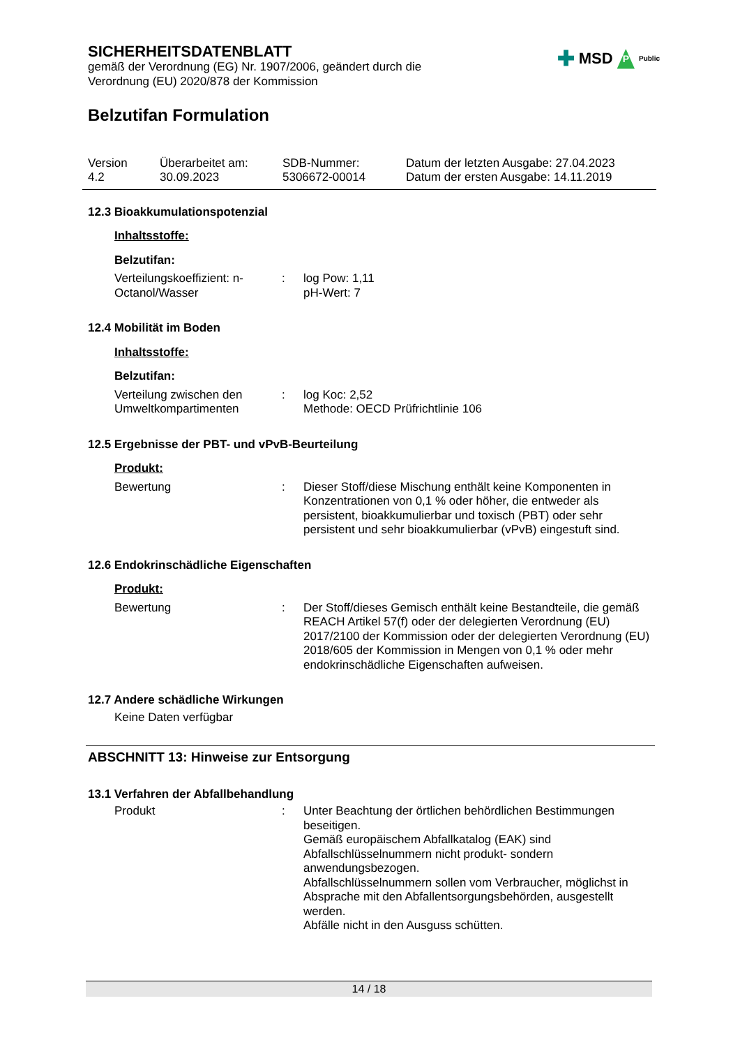✚ MSD P Public
SICHERHEITSDATENBLATT
gemäß der Verordnung (EG) Nr. 1907/2006, geändert durch die
Verordnung (EU) 2020/878 der Kommission
Belzutifan Formulation
Version
4.2
Überarbeitet am:
30.09.2023
SDB-Nummer:
5306672-00014
Datum der letzten Ausgabe: 27.04.2023
Datum der ersten Ausgabe: 14.11.2019
12.3 Bioakkumulationspotenzial
Inhaltsstoffe:
Belzutifan:
Verteilungskoeffizient: n-Octanol/Wasser
: log Pow: 1,11
pH-Wert: 7
12.4 Mobilität im Boden
Inhaltsstoffe:
Belzutifan:
Verteilung zwischen den Umweltkompartimenten
: log Koc: 2,52
Methode: OECD Prüfrichtlinie 106
12.5 Ergebnisse der PBT- und vPvB-Beurteilung
Produkt:
Bewertung : Dieser Stoff/diese Mischung enthält keine Komponenten in Konzentrationen von 0,1 % oder höher, die entweder als persistent, bioakkumulierbar und toxisch (PBT) oder sehr persistent und sehr bioakkumulierbar (vPvB) eingestuft sind.
12.6 Endokrinschädliche Eigenschaften
Produkt:
Bewertung : Der Stoff/dieses Gemisch enthält keine Bestandteile, die gemäß REACH Artikel 57(f) oder der delegierten Verordnung (EU) 2017/2100 der Kommission oder der delegierten Verordnung (EU) 2018/605 der Kommission in Mengen von 0,1 % oder mehr endokrinschädliche Eigenschaften aufweisen.
12.7 Andere schädliche Wirkungen
Keine Daten verfügbar
ABSCHNITT 13: Hinweise zur Entsorgung
13.1 Verfahren der Abfallbehandlung
Produkt : Unter Beachtung der örtlichen behördlichen Bestimmungen beseitigen.
Gemäß europäischem Abfallkatalog (EAK) sind Abfallschlüsselnummern nicht produkt- sondern anwendungsbezogen.
Abfallschlüsselnummern sollen vom Verbraucher, möglichst in Absprache mit den Abfallentsorgungsbehörden, ausgestellt werden.
Abfälle nicht in den Ausguss schütten.
14 / 18